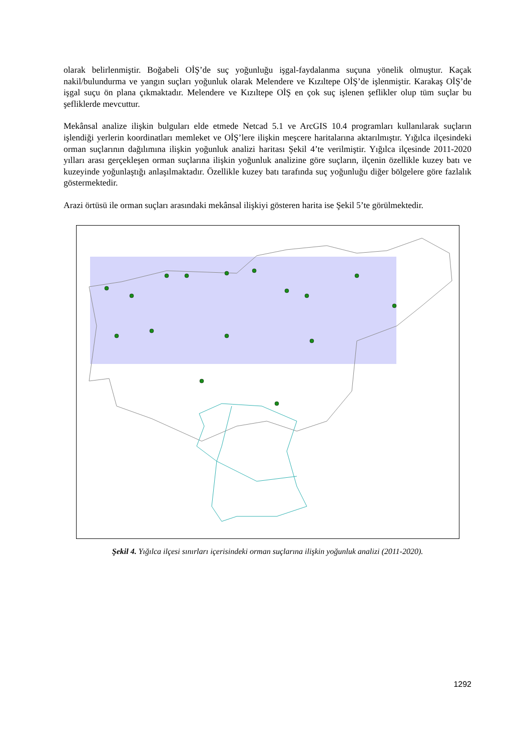olarak belirlenmiştir. Boğabeli OİŞ’de suç yoğunluğu işgal-faydalanma suçuna yönelik olmuştur. Kaçak nakil/bulundurma ve yangın suçları yoğunluk olarak Melendere ve Kızıltepe OİŞ’de işlenmiştir. Karakaş OİŞ’de işgal suçu ön plana çıkmaktadır. Melendere ve Kızıltepe OİŞ en çok suç işlenen şeflikler olup tüm suçlar bu şefliklerde mevcuttur.
Mekânsal analize ilişkin bulguları elde etmede Netcad 5.1 ve ArcGIS 10.4 programları kullanılarak suçların işlendiği yerlerin koordinatları memleket ve OİŞ’lere ilişkin meşcere haritalarına aktarılmıştır. Yığılca ilçesindeki orman suçlarının dağılımına ilişkin yoğunluk analizi haritası Şekil 4’te verilmiştir. Yığılca ilçesinde 2011-2020 yılları arası gerçekleşen orman suçlarına ilişkin yoğunluk analizine göre suçların, ilçenin özellikle kuzey batı ve kuzeyinde yoğunlaştığı anlaşılmaktadır. Özellikle kuzey batı tarafında suç yoğunluğu diğer bölgelere göre fazlalık göstermektedir.
Arazi örtüsü ile orman suçları arasındaki mekânsal ilişkiyi gösteren harita ise Şekil 5’te görülmektedir.
Şekil 4. Yığılca ilçesi sınırları içerisindeki orman suçlarına ilişkin yoğunluk analizi (2011-2020).
1292